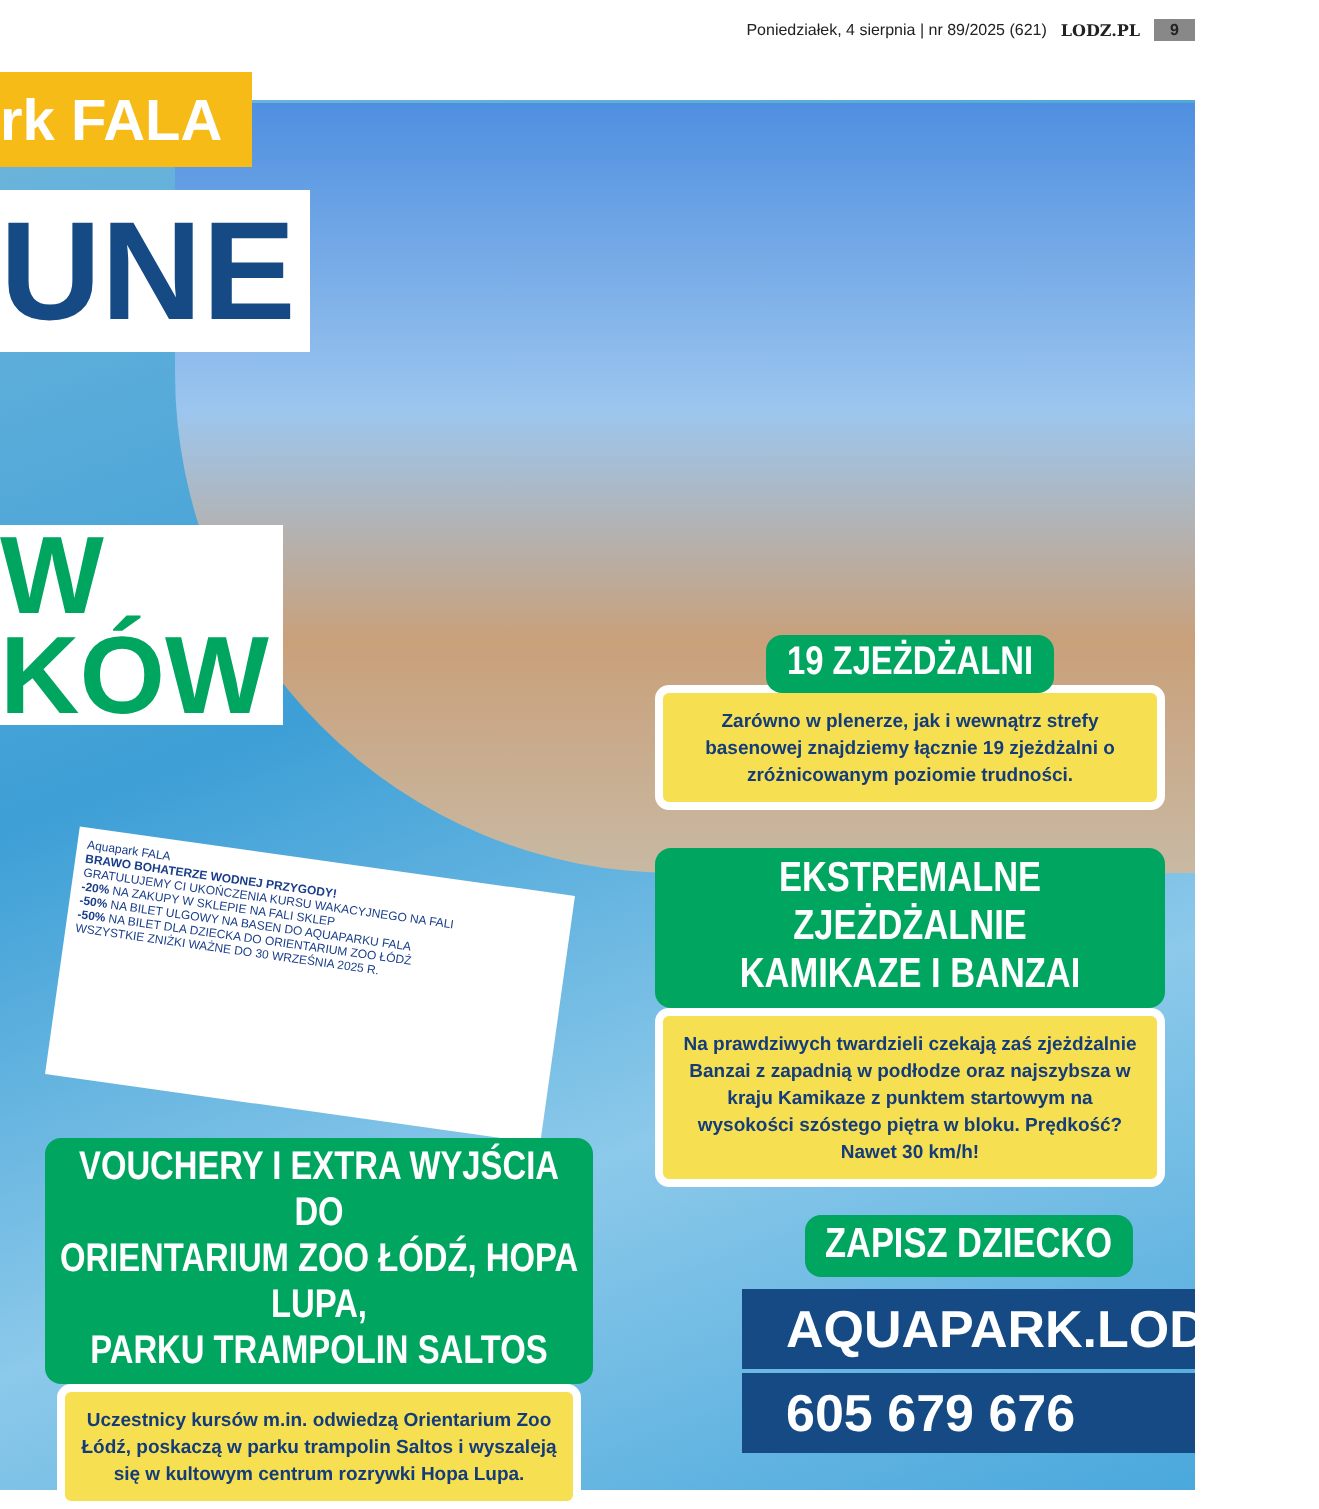Poniedziałek, 4 sierpnia | nr 89/2025 (621) LODZ.PL 9
rk FALA
UNE
W
KÓW
Aquapark FALA
BRAWO BOHATERZE WODNEJ PRZYGODY!
GRATULUJEMY CI UKOŃCZENIA KURSU WAKACYJNEGO NA FALI
-20% NA ZAKUPY W SKLEPIE NA FALI SKLEP
-50% NA BILET ULGOWY NA BASEN DO AQUAPARKU FALA
-50% NA BILET DLA DZIECKA DO ORIENTARIUM ZOO ŁÓDŹ
WSZYSTKIE ZNIŻKI WAŻNE DO 30 WRZEŚNIA 2025 R.
19 ZJEŻDŻALNI
Zarówno w plenerze, jak i wewnątrz strefy basenowej znajdziemy łącznie 19 zjeżdżalni o zróżnicowanym poziomie trudności.
EKSTREMALNE ZJEŻDŻALNIE
KAMIKAZE I BANZAI
Na prawdziwych twardzieli czekają zaś zjeżdżalnie Banzai z zapadnią w podłodze oraz najszybsza w kraju Kamikaze z punktem startowym na wysokości szóstego piętra w bloku. Prędkość? Nawet 30 km/h!
VOUCHERY I EXTRA WYJŚCIA DO
ORIENTARIUM ZOO ŁÓDŹ, HOPA LUPA,
PARKU TRAMPOLIN SALTOS
Uczestnicy kursów m.in. odwiedzą Orientarium Zoo Łódź, poskaczą w parku trampolin Saltos i wyszaleją się w kultowym centrum rozrywki Hopa Lupa.
ZAPISZ DZIECKO
AQUAPARK.LODZ.PL
605 679 676